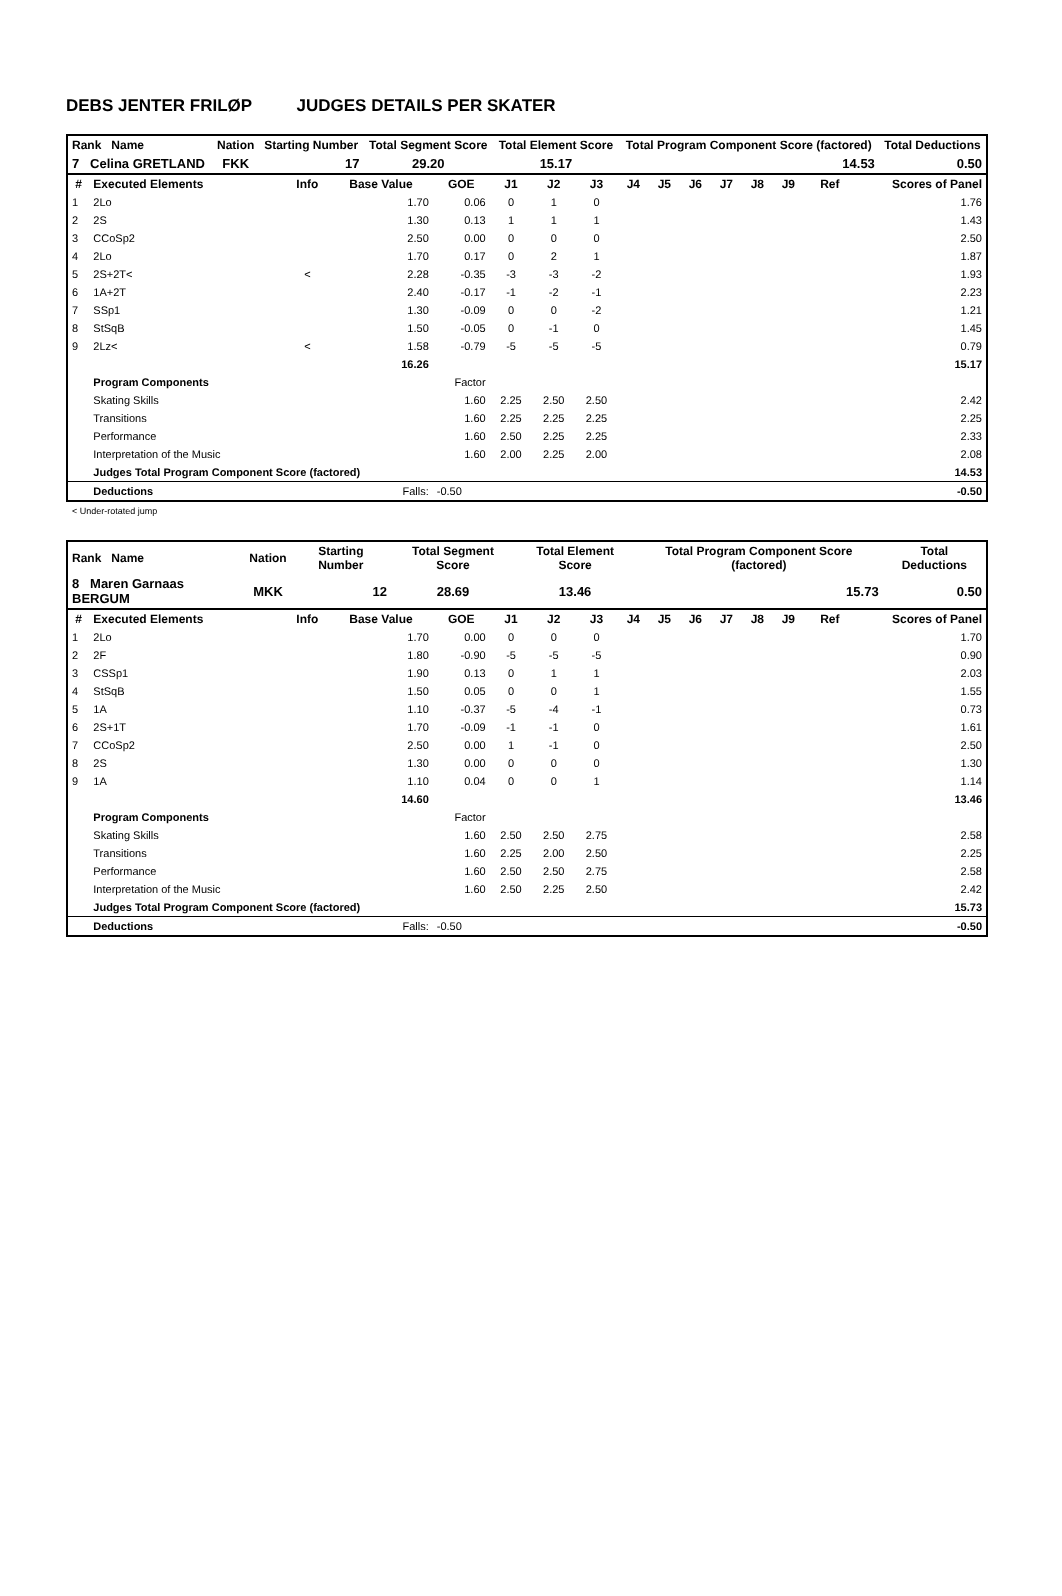DEBS JENTER FRILØP JUDGES DETAILS PER SKATER
| Rank Name | Nation | Starting Number | Total Segment Score | Total Element Score | Total Program Component Score (factored) | Total Deductions |
| 7 Celina GRETLAND | FKK | 17 | 29.20 | 15.17 | 14.53 | 0.50 |
| # | Executed Elements | Info | Base Value | GOE | J1 | J2 | J3 | J4 | J5 | J6 | J7 | J8 | J9 | Ref | Scores of Panel |
| --- | --- | --- | --- | --- | --- | --- | --- | --- | --- | --- | --- | --- | --- | --- | --- |
| 1 | 2Lo | | 1.70 | 0.06 | 0 | 1 | 0 | | | | | | | | 1.76 |
| 2 | 2S | | 1.30 | 0.13 | 1 | 1 | 1 | | | | | | | | 1.43 |
| 3 | CCoSp2 | | 2.50 | 0.00 | 0 | 0 | 0 | | | | | | | | 2.50 |
| 4 | 2Lo | | 1.70 | 0.17 | 0 | 2 | 1 | | | | | | | | 1.87 |
| 5 | 2S+2T< | < | 2.28 | -0.35 | -3 | -3 | -2 | | | | | | | | 1.93 |
| 6 | 1A+2T | | 2.40 | -0.17 | -1 | -2 | -1 | | | | | | | | 2.23 |
| 7 | SSp1 | | 1.30 | -0.09 | 0 | 0 | -2 | | | | | | | | 1.21 |
| 8 | StSqB | | 1.50 | -0.05 | 0 | -1 | 0 | | | | | | | | 1.45 |
| 9 | 2Lz< | < | 1.58 | -0.79 | -5 | -5 | -5 | | | | | | | | 0.79 |
| | | | 16.26 | | | | | | | | | | | | 15.17 |
| | Program Components | | | Factor | | | | | | | | | | | |
| | Skating Skills | | | 1.60 | 2.25 | 2.50 | 2.50 | | | | | | | | 2.42 |
| | Transitions | | | 1.60 | 2.25 | 2.25 | 2.25 | | | | | | | | 2.25 |
| | Performance | | | 1.60 | 2.50 | 2.25 | 2.25 | | | | | | | | 2.33 |
| | Interpretation of the Music | | | 1.60 | 2.00 | 2.25 | 2.00 | | | | | | | | 2.08 |
| | Judges Total Program Component Score (factored) | | | | | | | | | | | | | | 14.53 |
| | Deductions | | Falls: | -0.50 | | | | | | | | | | | -0.50 |
< Under-rotated jump
| Rank Name | Nation | Starting Number | Total Segment Score | Total Element Score | Total Program Component Score (factored) | Total Deductions |
| 8 Maren Garnaas BERGUM | MKK | 12 | 28.69 | 13.46 | 15.73 | 0.50 |
| # | Executed Elements | Info | Base Value | GOE | J1 | J2 | J3 | J4 | J5 | J6 | J7 | J8 | J9 | Ref | Scores of Panel |
| --- | --- | --- | --- | --- | --- | --- | --- | --- | --- | --- | --- | --- | --- | --- | --- |
| 1 | 2Lo | | 1.70 | 0.00 | 0 | 0 | 0 | | | | | | | | 1.70 |
| 2 | 2F | | 1.80 | -0.90 | -5 | -5 | -5 | | | | | | | | 0.90 |
| 3 | CSSp1 | | 1.90 | 0.13 | 0 | 1 | 1 | | | | | | | | 2.03 |
| 4 | StSqB | | 1.50 | 0.05 | 0 | 0 | 1 | | | | | | | | 1.55 |
| 5 | 1A | | 1.10 | -0.37 | -5 | -4 | -1 | | | | | | | | 0.73 |
| 6 | 2S+1T | | 1.70 | -0.09 | -1 | -1 | 0 | | | | | | | | 1.61 |
| 7 | CCoSp2 | | 2.50 | 0.00 | 1 | -1 | 0 | | | | | | | | 2.50 |
| 8 | 2S | | 1.30 | 0.00 | 0 | 0 | 0 | | | | | | | | 1.30 |
| 9 | 1A | | 1.10 | 0.04 | 0 | 0 | 1 | | | | | | | | 1.14 |
| | | | 14.60 | | | | | | | | | | | | 13.46 |
| | Program Components | | | Factor | | | | | | | | | | | |
| | Skating Skills | | | 1.60 | 2.50 | 2.50 | 2.75 | | | | | | | | 2.58 |
| | Transitions | | | 1.60 | 2.25 | 2.00 | 2.50 | | | | | | | | 2.25 |
| | Performance | | | 1.60 | 2.50 | 2.50 | 2.75 | | | | | | | | 2.58 |
| | Interpretation of the Music | | | 1.60 | 2.50 | 2.25 | 2.50 | | | | | | | | 2.42 |
| | Judges Total Program Component Score (factored) | | | | | | | | | | | | | | 15.73 |
| | Deductions | | Falls: | -0.50 | | | | | | | | | | | -0.50 |